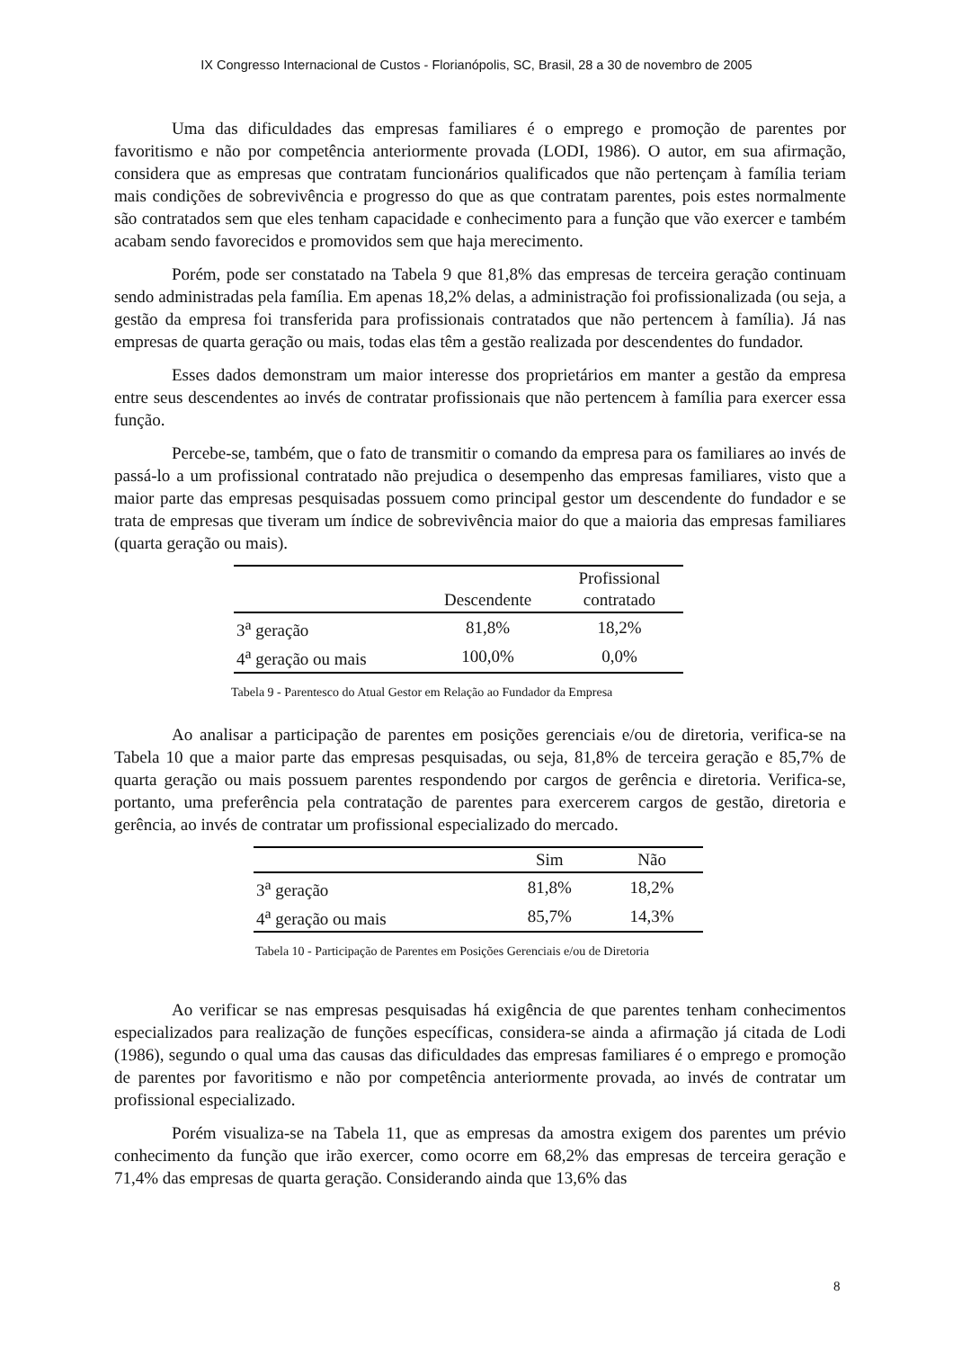IX Congresso Internacional de Custos - Florianópolis, SC, Brasil, 28 a 30 de novembro de 2005
Uma das dificuldades das empresas familiares é o emprego e promoção de parentes por favoritismo e não por competência anteriormente provada (LODI, 1986). O autor, em sua afirmação, considera que as empresas que contratam funcionários qualificados que não pertençam à família teriam mais condições de sobrevivência e progresso do que as que contratam parentes, pois estes normalmente são contratados sem que eles tenham capacidade e conhecimento para a função que vão exercer e também acabam sendo favorecidos e promovidos sem que haja merecimento.
Porém, pode ser constatado na Tabela 9 que 81,8% das empresas de terceira geração continuam sendo administradas pela família. Em apenas 18,2% delas, a administração foi profissionalizada (ou seja, a gestão da empresa foi transferida para profissionais contratados que não pertencem à família). Já nas empresas de quarta geração ou mais, todas elas têm a gestão realizada por descendentes do fundador.
Esses dados demonstram um maior interesse dos proprietários em manter a gestão da empresa entre seus descendentes ao invés de contratar profissionais que não pertencem à família para exercer essa função.
Percebe-se, também, que o fato de transmitir o comando da empresa para os familiares ao invés de passá-lo a um profissional contratado não prejudica o desempenho das empresas familiares, visto que a maior parte das empresas pesquisadas possuem como principal gestor um descendente do fundador e se trata de empresas que tiveram um índice de sobrevivência maior do que a maioria das empresas familiares (quarta geração ou mais).
| | Descendente | Profissional contratado |
| --- | --- | --- |
| 3<sup>a</sup> geração | 81,8% | 18,2% |
| 4<sup>a</sup> geração ou mais | 100,0% | 0,0% |
Tabela 9 - Parentesco do Atual Gestor em Relação ao Fundador da Empresa
Ao analisar a participação de parentes em posições gerenciais e/ou de diretoria, verifica-se na Tabela 10 que a maior parte das empresas pesquisadas, ou seja, 81,8% de terceira geração e 85,7% de quarta geração ou mais possuem parentes respondendo por cargos de gerência e diretoria. Verifica-se, portanto, uma preferência pela contratação de parentes para exercerem cargos de gestão, diretoria e gerência, ao invés de contratar um profissional especializado do mercado.
| | Sim | Não |
| --- | --- | --- |
| 3<sup>a</sup> geração | 81,8% | 18,2% |
| 4<sup>a</sup> geração ou mais | 85,7% | 14,3% |
Tabela 10 - Participação de Parentes em Posições Gerenciais e/ou de Diretoria
Ao verificar se nas empresas pesquisadas há exigência de que parentes tenham conhecimentos especializados para realização de funções específicas, considera-se ainda a afirmação já citada de Lodi (1986), segundo o qual uma das causas das dificuldades das empresas familiares é o emprego e promoção de parentes por favoritismo e não por competência anteriormente provada, ao invés de contratar um profissional especializado.
Porém visualiza-se na Tabela 11, que as empresas da amostra exigem dos parentes um prévio conhecimento da função que irão exercer, como ocorre em 68,2% das empresas de terceira geração e 71,4% das empresas de quarta geração. Considerando ainda que 13,6% das
8